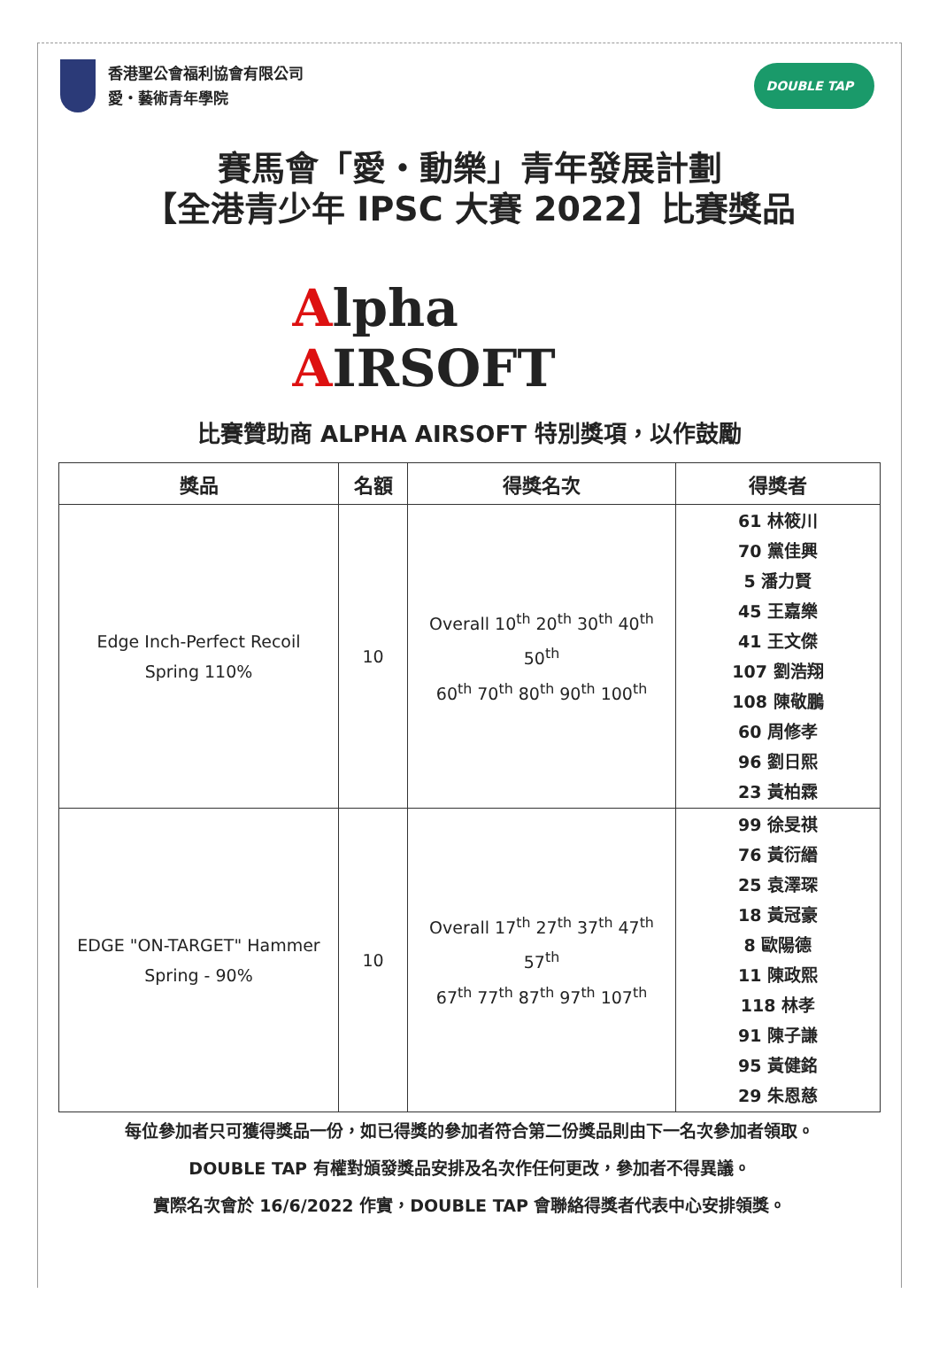香港聖公會福利協會有限公司
愛・藝術青年學院
DOUBLE TAP
賽馬會「愛・動樂」青年發展計劃
【全港青少年 IPSC 大賽 2022】比賽獎品
Alpha
AIRSOFT
比賽贊助商 ALPHA AIRSOFT 特別獎項，以作鼓勵
| 獎品 | 名額 | 得獎名次 | 得獎者 |
| --- | --- | --- | --- |
| Edge Inch-Perfect Recoil Spring 110% | 10 | Overall 10<sup>th</sup> 20<sup>th</sup> 30<sup>th</sup> 40<sup>th</sup> 50<sup>th</sup> 60<sup>th</sup> 70<sup>th</sup> 80<sup>th</sup> 90<sup>th</sup> 100<sup>th</sup> | 61 林筱川 70 黨佳興 5 潘力賢 45 王嘉樂 41 王文傑 107 劉浩翔 108 陳敬鵬 60 周修孝 96 劉日熙 23 黃柏霖 |
| EDGE "ON-TARGET" Hammer Spring - 90% | 10 | Overall 17<sup>th</sup> 27<sup>th</sup> 37<sup>th</sup> 47<sup>th</sup> 57<sup>th</sup> 67<sup>th</sup> 77<sup>th</sup> 87<sup>th</sup> 97<sup>th</sup> 107<sup>th</sup> | 99 徐旻祺 76 黃衍縉 25 袁澤琛 18 黃冠豪 8 歐陽德 11 陳政熙 118 林孝 91 陳子謙 95 黃健銘 29 朱恩慈 |
每位參加者只可獲得獎品一份，如已得獎的參加者符合第二份獎品則由下一名次參加者領取。
DOUBLE TAP 有權對頒發獎品安排及名次作任何更改，參加者不得異議。
實際名次會於 16/6/2022 作實，DOUBLE TAP 會聯絡得獎者代表中心安排領獎。